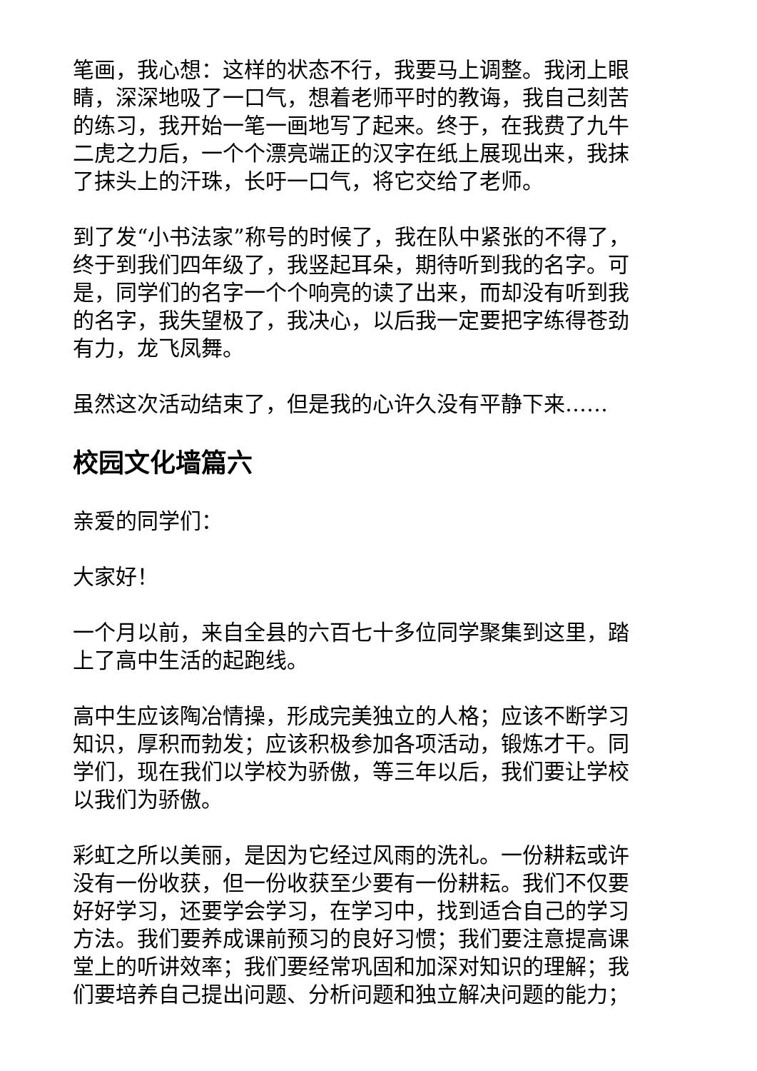笔画，我心想：这样的状态不行，我要马上调整。我闭上眼睛，深深地吸了一口气，想着老师平时的教诲，我自己刻苦的练习，我开始一笔一画地写了起来。终于，在我费了九牛二虎之力后，一个个漂亮端正的汉字在纸上展现出来，我抹了抹头上的汗珠，长吁一口气，将它交给了老师。
到了发“小书法家”称号的时候了，我在队中紧张的不得了，终于到我们四年级了，我竖起耳朵，期待听到我的名字。可是，同学们的名字一个个响亮的读了出来，而却没有听到我的名字，我失望极了，我决心，以后我一定要把字练得苍劲有力，龙飞凤舞。
虽然这次活动结束了，但是我的心许久没有平静下来……
校园文化墙篇六
亲爱的同学们：
大家好！
一个月以前，来自全县的六百七十多位同学聚集到这里，踏上了高中生活的起跑线。
高中生应该陶冶情操，形成完美独立的人格；应该不断学习知识，厚积而勃发；应该积极参加各项活动，锻炼才干。同学们，现在我们以学校为骄傲，等三年以后，我们要让学校以我们为骄傲。
彩虹之所以美丽，是因为它经过风雨的洗礼。一份耕耘或许没有一份收获，但一份收获至少要有一份耕耘。我们不仅要好好学习，还要学会学习，在学习中，找到适合自己的学习方法。我们要养成课前预习的良好习惯；我们要注意提高课堂上的听讲效率；我们要经常巩固和加深对知识的理解；我们要培养自己提出问题、分析问题和独立解决问题的能力；